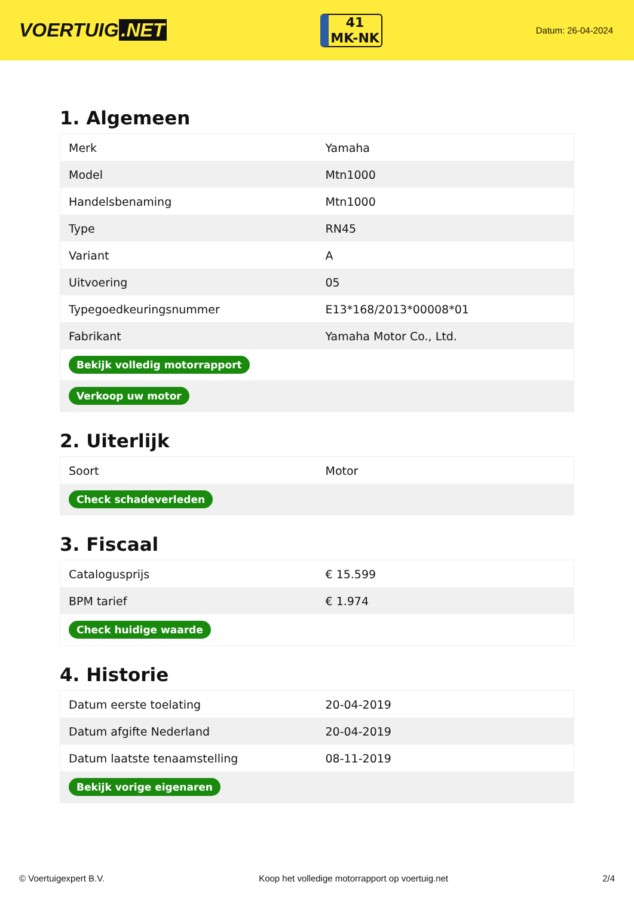VOERTUIG.NET
41
MK-NK
Datum: 26-04-2024
1. Algemeen
| Merk | Yamaha |
| Model | Mtn1000 |
| Handelsbenaming | Mtn1000 |
| Type | RN45 |
| Variant | A |
| Uitvoering | 05 |
| Typegoedkeuringsnummer | E13*168/2013*00008*01 |
| Fabrikant | Yamaha Motor Co., Ltd. |
| Bekijk volledig motorrapport | |
| Verkoop uw motor | |
2. Uiterlijk
| Soort | Motor |
| Check schadeverleden | |
3. Fiscaal
| Catalogusprijs | € 15.599 |
| BPM tarief | € 1.974 |
| Check huidige waarde | |
4. Historie
| Datum eerste toelating | 20-04-2019 |
| Datum afgifte Nederland | 20-04-2019 |
| Datum laatste tenaamstelling | 08-11-2019 |
| Bekijk vorige eigenaren | |
© Voertuigexpert B.V. Koop het volledige motorrapport op voertuig.net 2/4